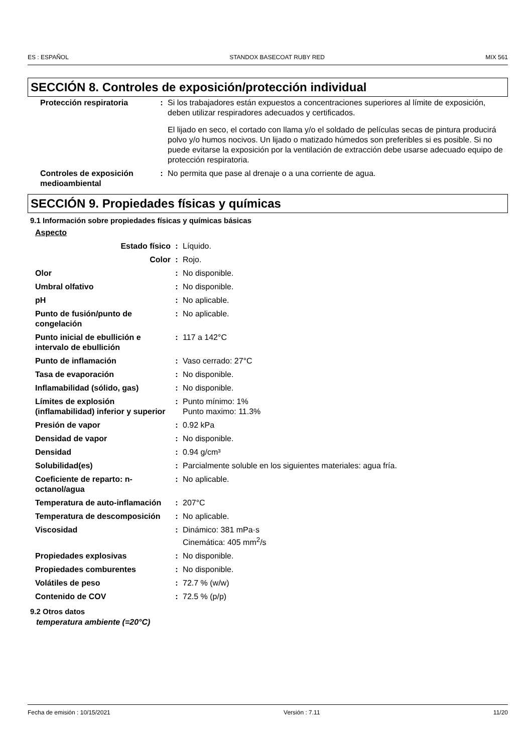ES : ESPAÑOL STANDOX BASECOAT RUBY RED MIX 561
SECCIÓN 8. Controles de exposición/protección individual
| Protección respiratoria | : | Si los trabajadores están expuestos a concentraciones superiores al límite de exposición, deben utilizar respiradores adecuados y certificados. El lijado en seco, el cortado con llama y/o el soldado de películas secas de pintura producirá polvo y/o humos nocivos. Un lijado o matizado húmedos son preferibles si es posible. Si no puede evitarse la exposición por la ventilación de extracción debe usarse adecuado equipo de protección respiratoria. |
| Controles de exposición medioambiental | : | No permita que pase al drenaje o a una corriente de agua. |
SECCIÓN 9. Propiedades físicas y químicas
9.1 Información sobre propiedades físicas y químicas básicas
| Aspecto | | |
| Estado físico | : | Líquido. |
| Color | : | Rojo. |
| Olor | : | No disponible. |
| Umbral olfativo | : | No disponible. |
| pH | : | No aplicable. |
| Punto de fusión/punto de congelación | : | No aplicable. |
| Punto inicial de ebullición e intervalo de ebullición | : | 117 a 142°C |
| Punto de inflamación | : | Vaso cerrado: 27°C |
| Tasa de evaporación | : | No disponible. |
| Inflamabilidad (sólido, gas) | : | No disponible. |
| Límites de explosión (inflamabilidad) inferior y superior | : | Punto mínimo: 1% Punto maximo: 11.3% |
| Presión de vapor | : | 0.92 kPa |
| Densidad de vapor | : | No disponible. |
| Densidad | : | 0.94 g/cm³ |
| Solubilidad(es) | : | Parcialmente soluble en los siguientes materiales: agua fría. |
| Coeficiente de reparto: n-octanol/agua | : | No aplicable. |
| Temperatura de auto-inflamación | : | 207°C |
| Temperatura de descomposición | : | No aplicable. |
| Viscosidad | : | Dinámico: 381 mPa·s Cinemática: 405 mm<sup>2</sup>/s |
| Propiedades explosivas | : | No disponible. |
| Propiedades comburentes | : | No disponible. |
| Volátiles de peso | : | 72.7 % (w/w) |
| Contenido de COV | : | 72.5 % (p/p) |
9.2 Otros datos
temperatura ambiente (=20°C)
Fecha de emisión : 10/15/2021 Versión : 7.11 11/20